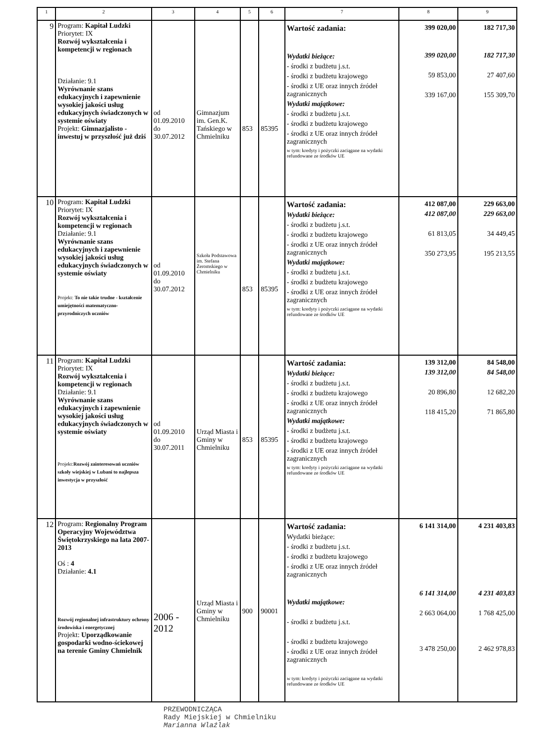| 1 | 2 | 3 | 4 | 5 | 6 | 7 | 8 | 9 |
| --- | --- | --- | --- | --- | --- | --- | --- | --- |
| 9 | Program: Kapitał Ludzki Priorytet: IX Rozwój wykształcenia i kompetencji w regionach Działanie: 9.1 Wyrównanie szans edukacyjnych i zapewnienie wysokiej jakości usług edukacyjnych świadczonych w systemie oświaty Projekt: Gimnazjalisto - inwestuj w przyszłość już dziś | od 01.09.2010 do 30.07.2012 | Gimnazjum im. Gen.K. Tańskiego w Chmielniku | 853 | 85395 | Wartość zadania: Wydatki bieżące: - środki z budżetu j.s.t. - środki z budżetu krajowego - środki z UE oraz innych źródeł zagranicznych Wydatki majątkowe: - środki z budżetu j.s.t. - środki z budżetu krajowego - środki z UE oraz innych źródeł zagranicznych w tym: kredyty i pożyczki zaciągane na wydatki refundowane ze środków UE | 399 020,00 399 020,00 59 853,00 339 167,00 | 182 717,30 182 717,30 27 407,60 155 309,70 |
| 10 | Program: Kapitał Ludzki Priorytet: IX Rozwój wykształcenia i kompetencji w regionach Działanie: 9.1 Wyrównanie szans edukacyjnych i zapewnienie wysokiej jakości usług edukacyjnych świadczonych w systemie oświaty Projekt: To nie takie trudne - kształcenie umiejętności matematyczno-przyrodniczych uczniów | od 01.09.2010 do 30.07.2012 | Szkoła Podstawowa im. Stefana Żeromskiego w Chmielniku | 853 | 85395 | Wartość zadania: Wydatki bieżące: - środki z budżetu j.s.t. - środki z budżetu krajowego - środki z UE oraz innych źródeł zagranicznych Wydatki majątkowe: - środki z budżetu j.s.t. - środki z budżetu krajowego - środki z UE oraz innych źródeł zagranicznych w tym: kredyty i pożyczki zaciągane na wydatki refundowane ze środków UE | 412 087,00 412 087,00 61 813,05 350 273,95 | 229 663,00 229 663,00 34 449,45 195 213,55 |
| 11 | Program: Kapitał Ludzki Priorytet: IX Rozwój wykształcenia i kompetencji w regionach Działanie: 9.1 Wyrównanie szans edukacyjnych i zapewnienie wysokiej jakości usług edukacyjnych świadczonych w systemie oświaty Projekt: Rozwój zainteresowań uczniów szkoły wiejskiej w Lubani to najlepsza inwestycja w przyszłość | od 01.09.2010 do 30.07.2011 | Urząd Miasta i Gminy w Chmielniku | 853 | 85395 | Wartość zadania: Wydatki bieżące: - środki z budżetu j.s.t. - środki z budżetu krajowego - środki z UE oraz innych źródeł zagranicznych Wydatki majątkowe: - środki z budżetu j.s.t. - środki z budżetu krajowego - środki z UE oraz innych źródeł zagranicznych w tym: kredyty i pożyczki zaciągane na wydatki refundowane ze środków UE | 139 312,00 139 312,00 20 896,80 118 415,20 | 84 548,00 84 548,00 12 682,20 71 865,80 |
| 12 | Program: Regionalny Program Operacyjny Województwa Świętokrzyskiego na lata 2007-2013 Oś : 4 Działanie: 4.1 Rozwój regionalnej infrastruktury ochrony środowiska i energetycznej Projekt: Uporządkowanie gospodarki wodno-ściekowej na terenie Gminy Chmielnik | 2006 - 2012 | Urząd Miasta i Gminy w Chmielniku | 900 | 90001 | Wartość zadania: Wydatki bieżące: - środki z budżetu j.s.t. - środki z budżetu krajowego - środki z UE oraz innych źródeł zagranicznych Wydatki majątkowe: - środki z budżetu j.s.t. - środki z budżetu krajowego - środki z UE oraz innych źródeł zagranicznych w tym: kredyty i pożyczki zaciągane na wydatki refundowane ze środków UE | 6 141 314,00 6 141 314,00 2 663 064,00 3 478 250,00 | 4 231 403,83 4 231 403,83 1 768 425,00 2 462 978,83 |
PRZEWODNICZĄCA
Rady Miejskiej w Chmielniku
Marianna Wlaźlak